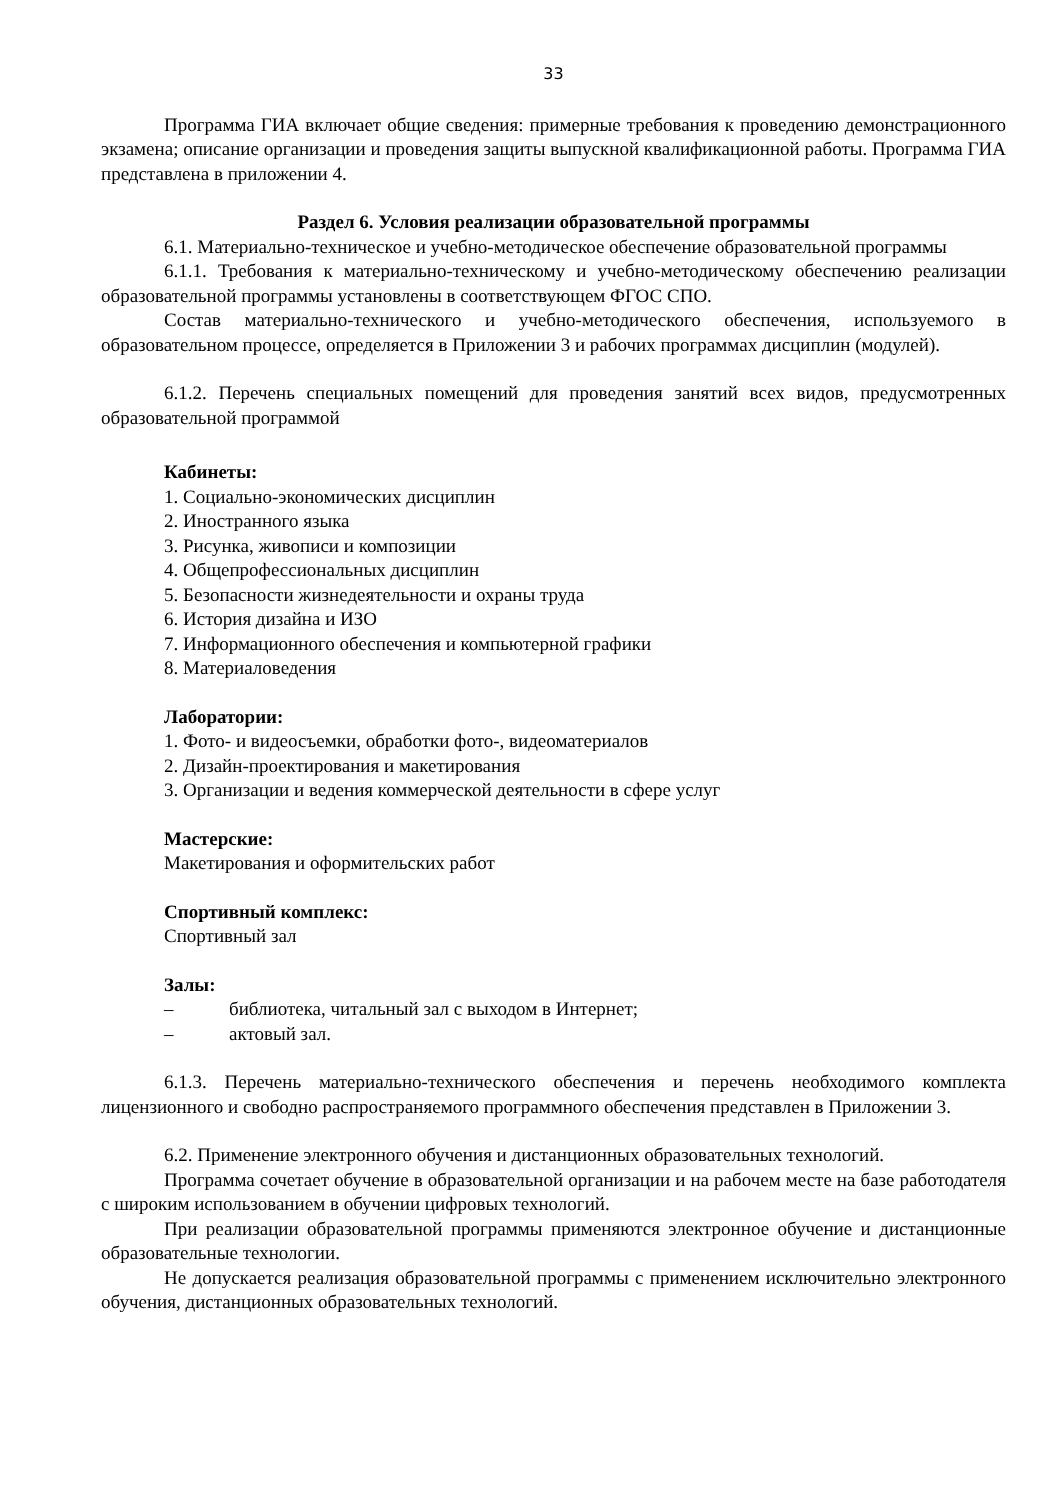33
Программа ГИА включает общие сведения: примерные требования к проведению демонстрационного экзамена; описание организации и проведения защиты выпускной квалификационной работы. Программа ГИА представлена в приложении 4.
Раздел 6. Условия реализации образовательной программы
6.1. Материально-техническое и учебно-методическое обеспечение образовательной программы
6.1.1. Требования к материально-техническому и учебно-методическому обеспечению реализации образовательной программы установлены в соответствующем ФГОС СПО.
Состав материально-технического и учебно-методического обеспечения, используемого в образовательном процессе, определяется в Приложении 3 и рабочих программах дисциплин (модулей).
6.1.2. Перечень специальных помещений для проведения занятий всех видов, предусмотренных образовательной программой
Кабинеты:
1. Социально-экономических дисциплин
2. Иностранного языка
3. Рисунка, живописи и композиции
4. Общепрофессиональных дисциплин
5. Безопасности жизнедеятельности и охраны труда
6. История дизайна и ИЗО
7. Информационного обеспечения и компьютерной графики
8. Материаловедения
Лаборатории:
1. Фото- и видеосъемки, обработки фото-, видеоматериалов
2. Дизайн-проектирования и макетирования
3. Организации и ведения коммерческой деятельности в сфере услуг
Мастерские:
Макетирования и оформительских работ
Спортивный комплекс:
Спортивный зал
Залы:
– библиотека, читальный зал с выходом в Интернет;
– актовый зал.
6.1.3. Перечень материально-технического обеспечения и перечень необходимого комплекта лицензионного и свободно распространяемого программного обеспечения представлен в Приложении 3.
6.2. Применение электронного обучения и дистанционных образовательных технологий.
Программа сочетает обучение в образовательной организации и на рабочем месте на базе работодателя с широким использованием в обучении цифровых технологий.
При реализации образовательной программы применяются электронное обучение и дистанционные образовательные технологии.
Не допускается реализация образовательной программы с применением исключительно электронного обучения, дистанционных образовательных технологий.